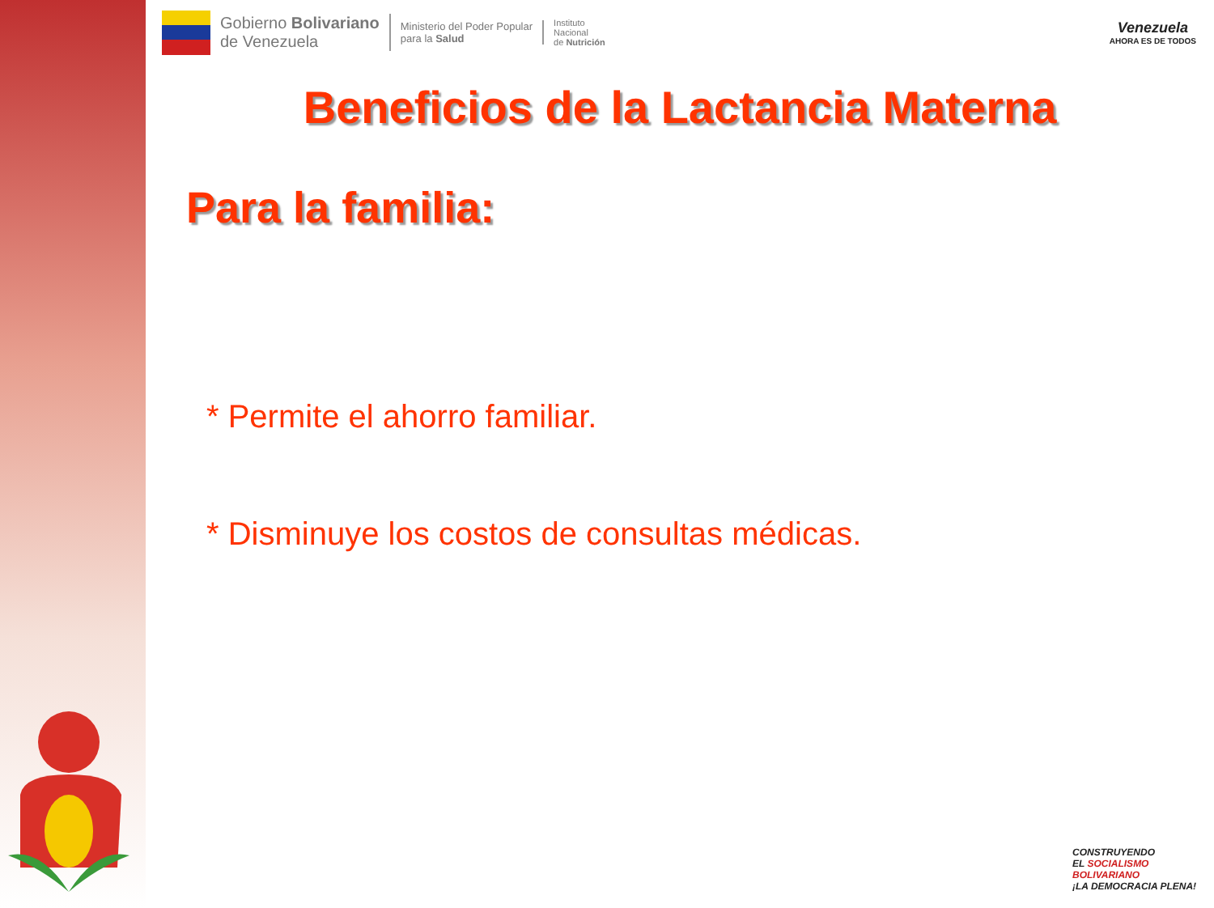Gobierno Bolivariano
de Venezuela
Ministerio del Poder Popular
para la Salud
Instituto
Nacional
de Nutrición
Venezuela
AHORA ES DE TODOS
Beneficios de la Lactancia Materna
Para la familia:
* Permite el ahorro familiar.
* Disminuye los costos de consultas médicas.
CONSTRUYENDO
EL SOCIALISMO BOLIVARIANO
¡LA DEMOCRACIA PLENA!